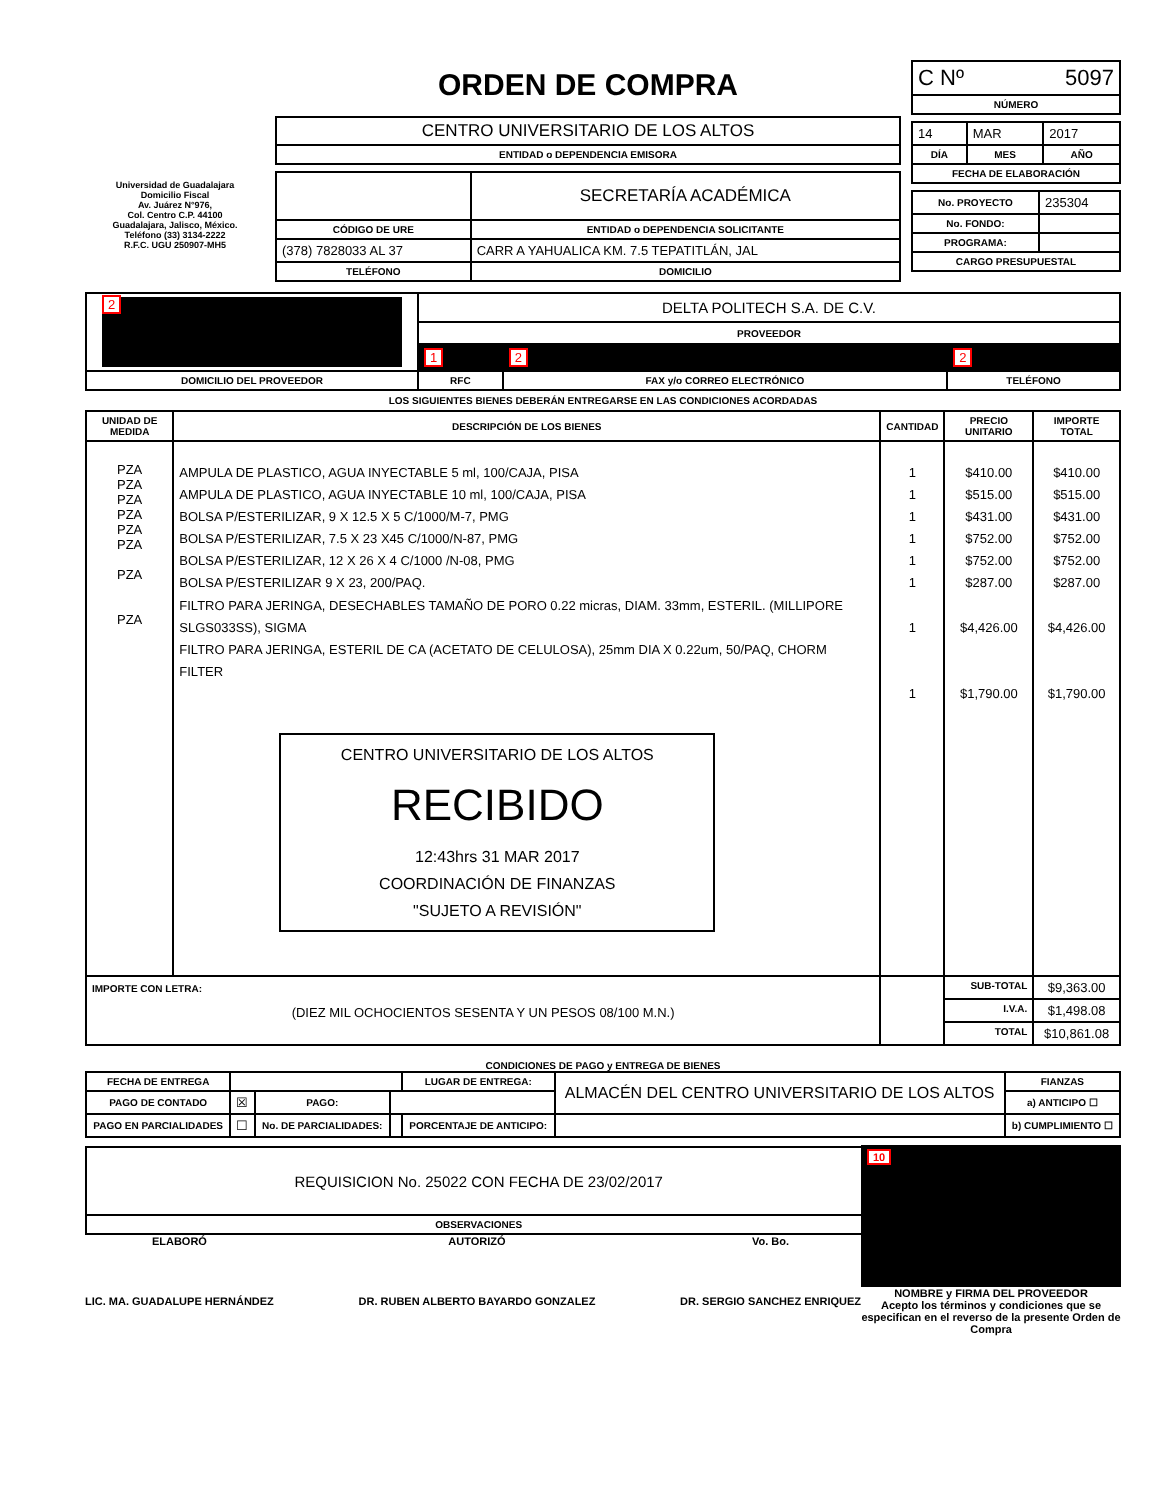Universidad de Guadalajara
Domicilio Fiscal
Av. Juárez N°976,
Col. Centro C.P. 44100
Guadalajara, Jalisco, México.
Teléfono (33) 3134-2222
R.F.C. UGU 250907-MH5
ORDEN DE COMPRA
| CENTRO UNIVERSITARIO DE LOS ALTOS |
| ENTIDAD o DEPENDENCIA EMISORA |
| | SECRETARÍA ACADÉMICA |
| CÓDIGO DE URE | ENTIDAD o DEPENDENCIA SOLICITANTE |
| (378) 7828033 AL 37 | CARR A YAHUALICA KM. 7.5 TEPATITLÁN, JAL |
| TELÉFONO | DOMICILIO |
| C Nº 5097 |
| NÚMERO |
| 14 | MAR | 2017 |
| DÍA | MES | AÑO |
| FECHA DE ELABORACIÓN | | |
| No. PROYECTO | 235304 |
| No. FONDO: | |
| PROGRAMA: | |
| CARGO PRESUPUESTAL | |
| 2 | DELTA POLITECH S.A. DE C.V. | | |
| | PROVEEDOR | | |
| | 1 | 2 | 2 |
| DOMICILIO DEL PROVEEDOR | RFC | FAX y/o CORREO ELECTRÓNICO | TELÉFONO |
LOS SIGUIENTES BIENES DEBERÁN ENTREGARSE EN LAS CONDICIONES ACORDADAS
| UNIDAD DE MEDIDA | DESCRIPCIÓN DE LOS BIENES | CANTIDAD | PRECIO UNITARIO | IMPORTE TOTAL |
| --- | --- | --- | --- | --- |
| PZA PZA PZA PZA PZA PZA PZA PZA | AMPULA DE PLASTICO, AGUA INYECTABLE 5 ml, 100/CAJA, PISA AMPULA DE PLASTICO, AGUA INYECTABLE 10 ml, 100/CAJA, PISA BOLSA P/ESTERILIZAR, 9 X 12.5 X 5 C/1000/M-7, PMG BOLSA P/ESTERILIZAR, 7.5 X 23 X45 C/1000/N-87, PMG BOLSA P/ESTERILIZAR, 12 X 26 X 4 C/1000 /N-08, PMG BOLSA P/ESTERILIZAR 9 X 23, 200/PAQ. FILTRO PARA JERINGA, DESECHABLES TAMAÑO DE PORO 0.22 micras, DIAM. 33mm, ESTERIL. (MILLIPORE SLGS033SS), SIGMA FILTRO PARA JERINGA, ESTERIL DE CA (ACETATO DE CELULOSA), 25mm DIA X 0.22um, 50/PAQ, CHORM FILTER CENTRO UNIVERSITARIO DE LOS ALTOS RECIBIDO 12:43hrs 31 MAR 2017 COORDINACIÓN DE FINANZAS "SUJETO A REVISIÓN" | 1 1 1 1 1 1 1 1 | $410.00 $515.00 $431.00 $752.00 $752.00 $287.00 $4,426.00 $1,790.00 | $410.00 $515.00 $431.00 $752.00 $752.00 $287.00 $4,426.00 $1,790.00 |
| IMPORTE CON LETRA: (DIEZ MIL OCHOCIENTOS SESENTA Y UN PESOS 08/100 M.N.) | | | SUB-TOTAL | $9,363.00 |
| | | | I.V.A. | $1,498.08 |
| | | | TOTAL | $10,861.08 |
CONDICIONES DE PAGO y ENTREGA DE BIENES
| FECHA DE ENTREGA | | | | LUGAR DE ENTREGA: | ALMACÉN DEL CENTRO UNIVERSITARIO DE LOS ALTOS | | FIANZAS |
| PAGO DE CONTADO | ☒ | PAGO: | | | | | a) ANTICIPO ☐ |
| PAGO EN PARCIALIDADES | ☐ | No. DE PARCIALIDADES: | | PORCENTAJE DE ANTICIPO: | | | b) CUMPLIMIENTO ☐ |
| REQUISICION No. 25022 CON FECHA DE 23/02/2017 |
| OBSERVACIONES |
ELABORÓ
LIC. MA. GUADALUPE HERNÁNDEZ
AUTORIZÓ
DR. RUBEN ALBERTO BAYARDO GONZALEZ
Vo. Bo.
DR. SERGIO SANCHEZ ENRIQUEZ
10
NOMBRE y FIRMA DEL PROVEEDOR
Acepto los términos y condiciones que se especifican en el reverso de la presente Orden de Compra